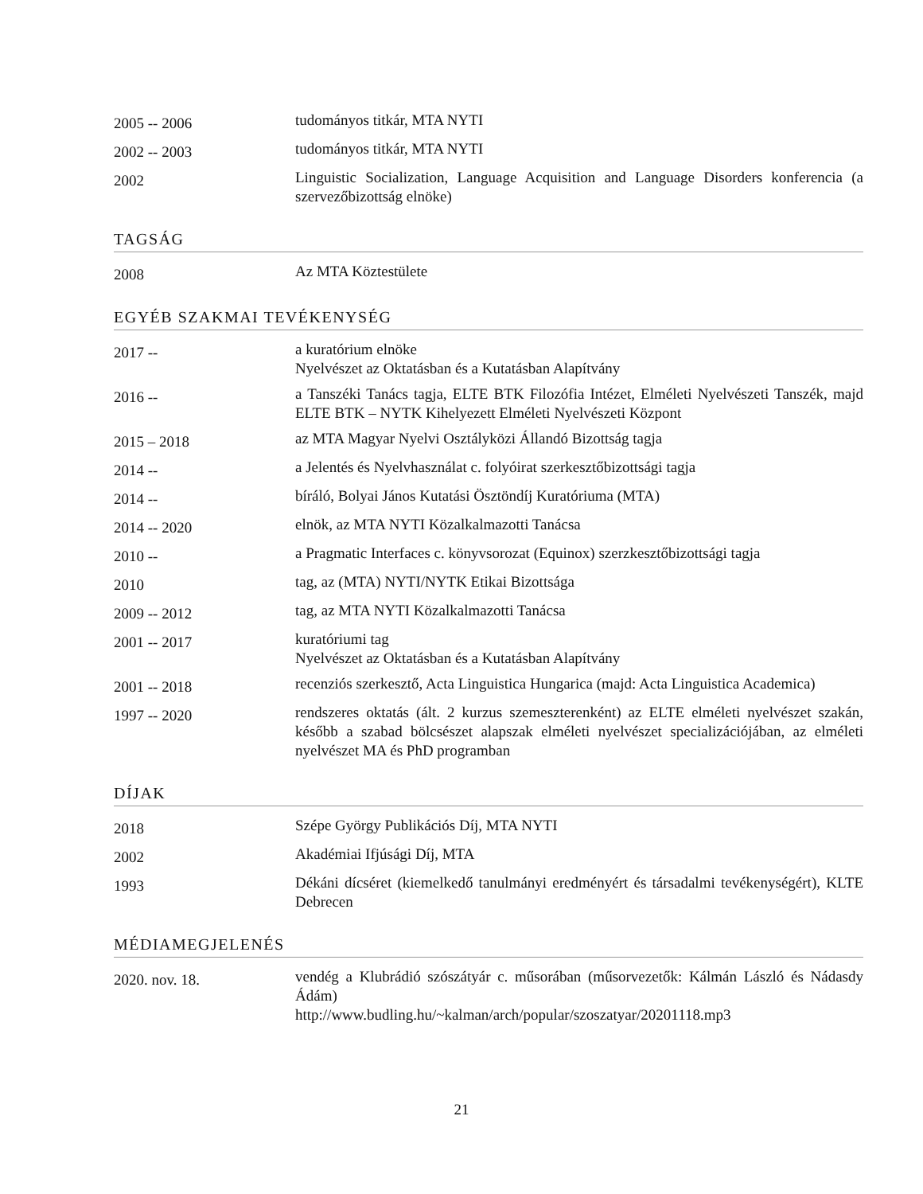| 2005 -- 2006 | tudományos titkár, MTA NYTI |
| 2002 -- 2003 | tudományos titkár, MTA NYTI |
| 2002 | Linguistic Socialization, Language Acquisition and Language Disorders konferencia (a szervezőbizottság elnöke) |
TAGSÁG
| 2008 | Az MTA Köztestülete |
EGYÉB SZAKMAI TEVÉKENYSÉG
| 2017 -- | a kuratórium elnöke Nyelvészet az Oktatásban és a Kutatásban Alapítvány |
| 2016 -- | a Tanszéki Tanács tagja, ELTE BTK Filozófia Intézet, Elméleti Nyelvészeti Tanszék, majd ELTE BTK – NYTK Kihelyezett Elméleti Nyelvészeti Központ |
| 2015 – 2018 | az MTA Magyar Nyelvi Osztályközi Állandó Bizottság tagja |
| 2014 -- | a Jelentés és Nyelvhasználat c. folyóirat szerkesztőbizottsági tagja |
| 2014 -- | bíráló, Bolyai János Kutatási Ösztöndíj Kuratóriuma (MTA) |
| 2014 -- 2020 | elnök, az MTA NYTI Közalkalmazotti Tanácsa |
| 2010 -- | a Pragmatic Interfaces c. könyvsorozat (Equinox) szerzkesztőbizottsági tagja |
| 2010 | tag, az (MTA) NYTI/NYTK Etikai Bizottsága |
| 2009 -- 2012 | tag, az MTA NYTI Közalkalmazotti Tanácsa |
| 2001 -- 2017 | kuratóriumi tag Nyelvészet az Oktatásban és a Kutatásban Alapítvány |
| 2001 -- 2018 | recenziós szerkesztő, Acta Linguistica Hungarica (majd: Acta Linguistica Academica) |
| 1997 -- 2020 | rendszeres oktatás (ált. 2 kurzus szemeszterenként) az ELTE elméleti nyelvészet szakán, később a szabad bölcsészet alapszak elméleti nyelvészet specializációjában, az elméleti nyelvészet MA és PhD programban |
DÍJAK
| 2018 | Szépe György Publikációs Díj, MTA NYTI |
| 2002 | Akadémiai Ifjúsági Díj, MTA |
| 1993 | Dékáni dícséret (kiemelkedő tanulmányi eredményért és társadalmi tevékenységért), KLTE Debrecen |
MÉDIAMEGJELENÉS
| 2020. nov. 18. | vendég a Klubrádió szószátyár c. műsorában (műsorvezetők: Kálmán László és Nádasdy Ádám) http://www.budling.hu/~kalman/arch/popular/szoszatyar/20201118.mp3 |
21